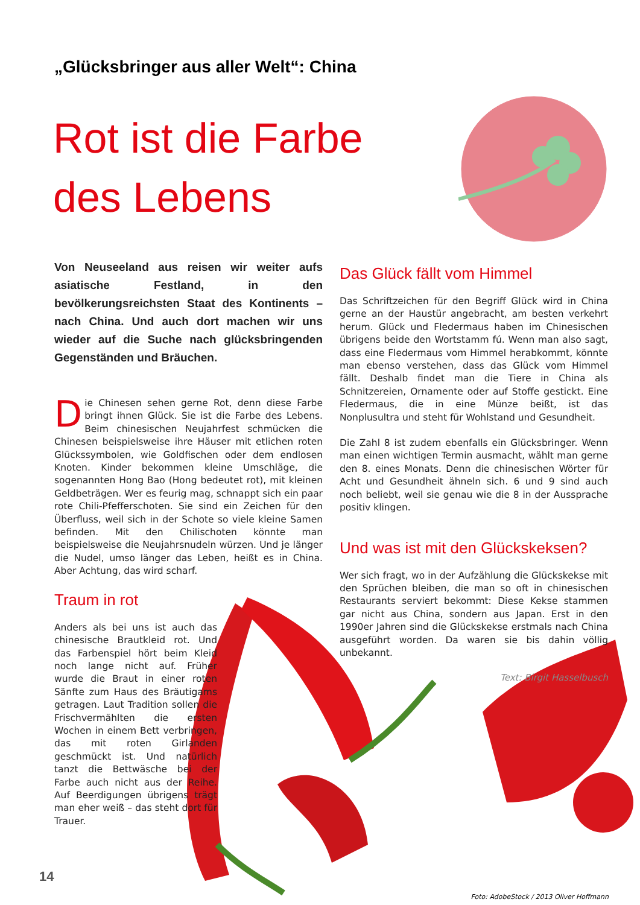„Glücksbringer aus aller Welt“: China
Rot ist die Farbe
des Lebens
Von Neuseeland aus reisen wir weiter aufs asiatische Festland, in den bevölkerungsreichsten Staat des Kontinents – nach China. Und auch dort machen wir uns wieder auf die Suche nach glücksbringenden Gegenständen und Bräuchen.
Die Chinesen sehen gerne Rot, denn diese Farbe bringt ihnen Glück. Sie ist die Farbe des Lebens. Beim chinesischen Neujahrfest schmücken die Chinesen beispielsweise ihre Häuser mit etlichen roten Glückssymbolen, wie Goldfischen oder dem endlosen Knoten. Kinder bekommen kleine Umschläge, die sogenannten Hong Bao (Hong bedeutet rot), mit kleinen Geldbeträgen. Wer es feurig mag, schnappt sich ein paar rote Chili-Pfefferschoten. Sie sind ein Zeichen für den Überfluss, weil sich in der Schote so viele kleine Samen befinden. Mit den Chilischoten könnte man beispielsweise die Neujahrsnudeln würzen. Und je länger die Nudel, umso länger das Leben, heißt es in China. Aber Achtung, das wird scharf.
Traum in rot
Anders als bei uns ist auch das chinesische Brautkleid rot. Und das Farbenspiel hört beim Kleid noch lange nicht auf. Früher wurde die Braut in einer roten Sänfte zum Haus des Bräutigams getragen. Laut Tradition sollen die Frischvermählten die ersten Wochen in einem Bett verbringen, das mit roten Girlanden geschmückt ist. Und natürlich tanzt die Bettwäsche bei der Farbe auch nicht aus der Reihe. Auf Beerdigungen übrigens trägt man eher weiß – das steht dort für Trauer.
Das Glück fällt vom Himmel
Das Schriftzeichen für den Begriff Glück wird in China gerne an der Haustür angebracht, am besten verkehrt herum. Glück und Fledermaus haben im Chinesischen übrigens beide den Wortstamm fú. Wenn man also sagt, dass eine Fledermaus vom Himmel herabkommt, könnte man ebenso verstehen, dass das Glück vom Himmel fällt. Deshalb findet man die Tiere in China als Schnitzereien, Ornamente oder auf Stoffe gestickt. Eine Fledermaus, die in eine Münze beißt, ist das Nonplusultra und steht für Wohlstand und Gesundheit.
Die Zahl 8 ist zudem ebenfalls ein Glücksbringer. Wenn man einen wichtigen Termin ausmacht, wählt man gerne den 8. eines Monats. Denn die chinesischen Wörter für Acht und Gesundheit ähneln sich. 6 und 9 sind auch noch beliebt, weil sie genau wie die 8 in der Aussprache positiv klingen.
Und was ist mit den Glückskeksen?
Wer sich fragt, wo in der Aufzählung die Glückskekse mit den Sprüchen bleiben, die man so oft in chinesischen Restaurants serviert bekommt: Diese Kekse stammen gar nicht aus China, sondern aus Japan. Erst in den 1990er Jahren sind die Glückskekse erstmals nach China ausgeführt worden. Da waren sie bis dahin völlig unbekannt.
Text: Birgit Hasselbusch
14
Foto: AdobeStock / 2013 Oliver Hoffmann